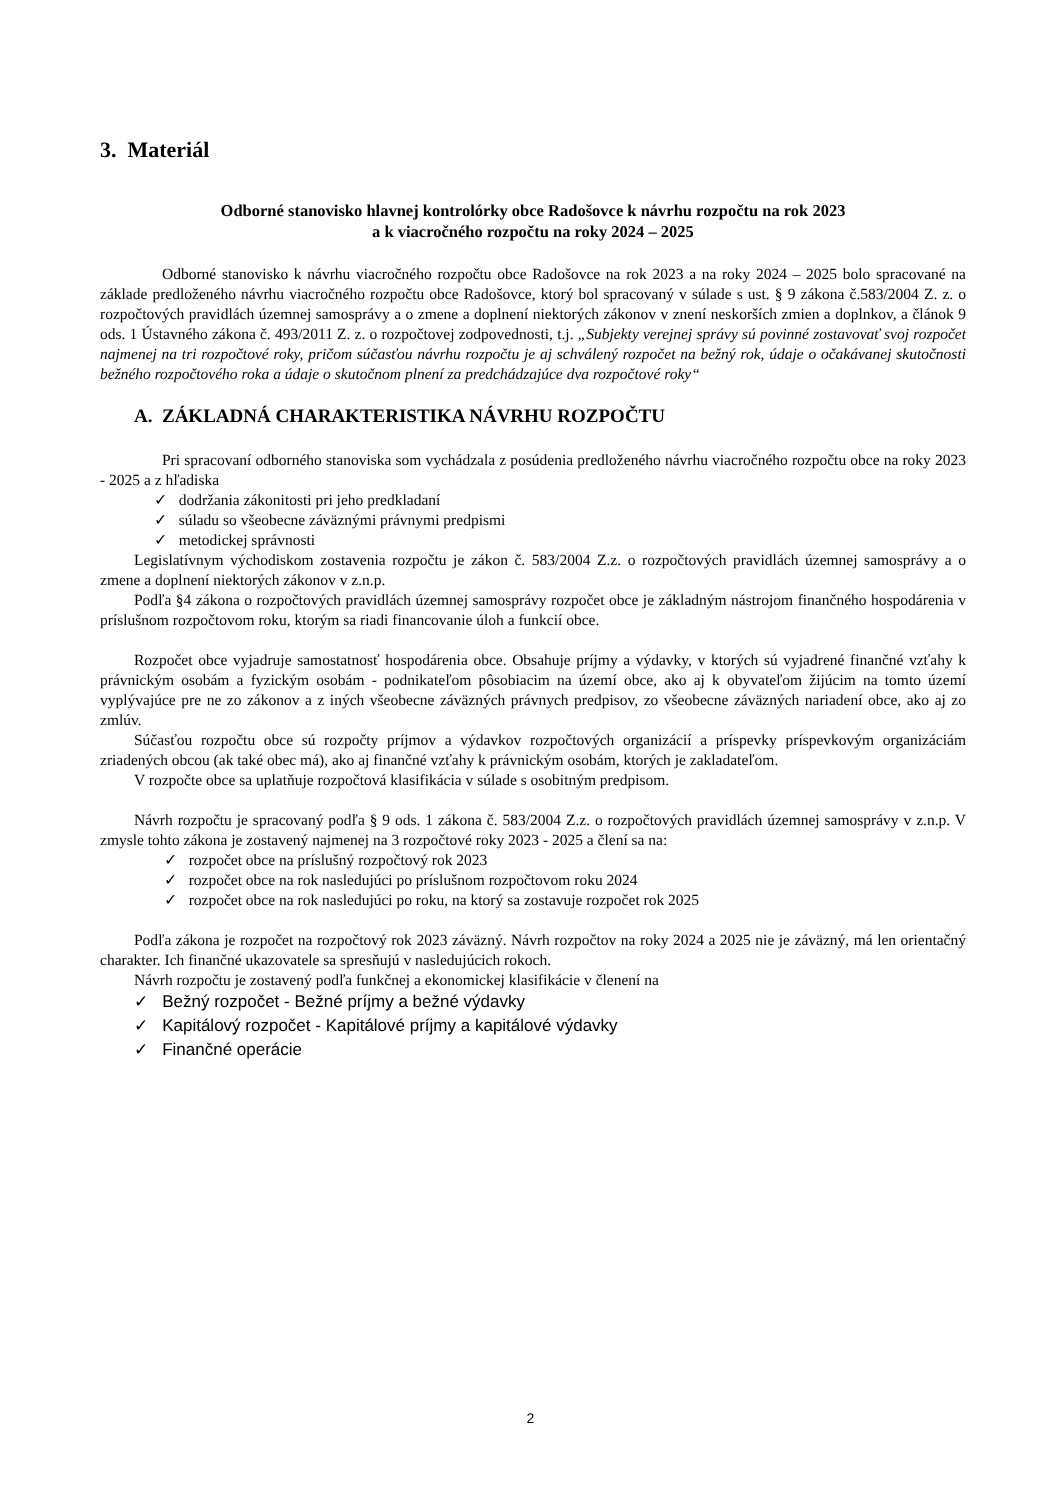3. Materiál
Odborné stanovisko hlavnej kontrolórky obce Radošovce k návrhu rozpočtu na rok 2023
a k viacročného rozpočtu na roky 2024 – 2025
Odborné stanovisko k návrhu viacročného rozpočtu obce Radošovce na rok 2023 a na roky 2024 – 2025 bolo spracované na základe predloženého návrhu viacročného rozpočtu obce Radošovce, ktorý bol spracovaný v súlade s ust. § 9 zákona č.583/2004 Z. z. o rozpočtových pravidlách územnej samosprávy a o zmene a doplnení niektorých zákonov v znení neskorších zmien a doplnkov, a článok 9 ods. 1 Ústavného zákona č. 493/2011 Z. z. o rozpočtovej zodpovednosti, t.j. „Subjekty verejnej správy sú povinné zostavovať svoj rozpočet najmenej na tri rozpočtové roky, pričom súčasťou návrhu rozpočtu je aj schválený rozpočet na bežný rok, údaje o očakávanej skutočnosti bežného rozpočtového roka a údaje o skutočnom plnení za predchádzajúce dva rozpočtové roky“
A. ZÁKLADNÁ CHARAKTERISTIKA NÁVRHU ROZPOČTU
Pri spracovaní odborného stanoviska som vychádzala z posúdenia predloženého návrhu viacročného rozpočtu obce na roky 2023 - 2025 a z hľadiska
✓ dodržania zákonitosti pri jeho predkladaní
✓ súladu so všeobecne záväznými právnymi predpismi
✓ metodickej správnosti
Legislatívnym východiskom zostavenia rozpočtu je zákon č. 583/2004 Z.z. o rozpočtových pravidlách územnej samosprávy a o zmene a doplnení niektorých zákonov v z.n.p.
Podľa §4 zákona o rozpočtových pravidlách územnej samosprávy rozpočet obce je základným nástrojom finančného hospodárenia v príslušnom rozpočtovom roku, ktorým sa riadi financovanie úloh a funkcií obce.
Rozpočet obce vyjadruje samostatnosť hospodárenia obce. Obsahuje príjmy a výdavky, v ktorých sú vyjadrené finančné vzťahy k právnickým osobám a fyzickým osobám - podnikateľom pôsobiacim na území obce, ako aj k obyvateľom žijúcim na tomto území vyplývajúce pre ne zo zákonov a z iných všeobecne záväzných právnych predpisov, zo všeobecne záväzných nariadení obce, ako aj zo zmlúv.
Súčasťou rozpočtu obce sú rozpočty príjmov a výdavkov rozpočtových organizácií a príspevky príspevkovým organizáciám zriadených obcou (ak také obec má), ako aj finančné vzťahy k právnickým osobám, ktorých je zakladateľom.
V rozpočte obce sa uplatňuje rozpočtová klasifikácia v súlade s osobitným predpisom.
Návrh rozpočtu je spracovaný podľa § 9 ods. 1 zákona č. 583/2004 Z.z. o rozpočtových pravidlách územnej samosprávy v z.n.p. V zmysle tohto zákona je zostavený najmenej na 3 rozpočtové roky 2023 - 2025 a člení sa na:
✓ rozpočet obce na príslušný rozpočtový rok 2023
✓ rozpočet obce na rok nasledujúci po príslušnom rozpočtovom roku 2024
✓ rozpočet obce na rok nasledujúci po roku, na ktorý sa zostavuje rozpočet rok 2025
Podľa zákona je rozpočet na rozpočtový rok 2023 záväzný. Návrh rozpočtov na roky 2024 a 2025 nie je záväzný, má len orientačný charakter. Ich finančné ukazovatele sa spresňujú v nasledujúcich rokoch.
Návrh rozpočtu je zostavený podľa funkčnej a ekonomickej klasifikácie v členení na
✓ Bežný rozpočet - Bežné príjmy a bežné výdavky
✓ Kapitálový rozpočet - Kapitálové príjmy a kapitálové výdavky
✓ Finančné operácie
2